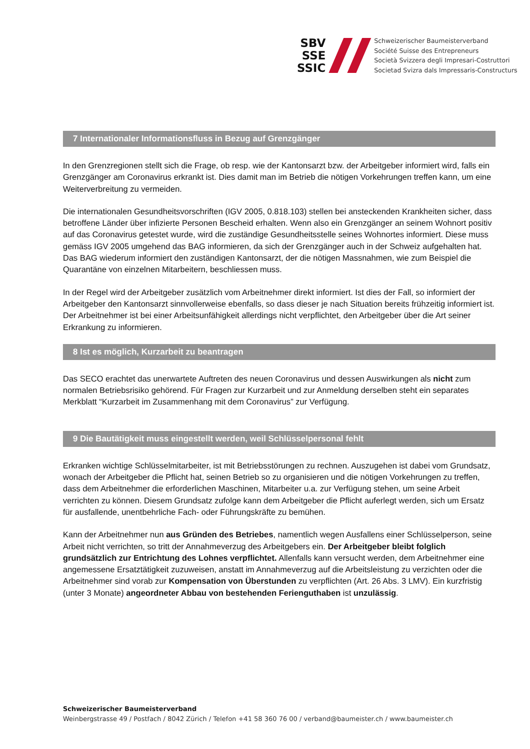SBV
SSE
SSIC
Schweizerischer Baumeisterverband
Société Suisse des Entrepreneurs
Società Svizzera degli Impresari-Costruttori
Societad Svizra dals Impressaris-Constructurs
7 Internationaler Informationsfluss in Bezug auf Grenzgänger
In den Grenzregionen stellt sich die Frage, ob resp. wie der Kantonsarzt bzw. der Arbeitgeber informiert wird, falls ein Grenzgänger am Coronavirus erkrankt ist. Dies damit man im Betrieb die nötigen Vorkehrungen treffen kann, um eine Weiterverbreitung zu vermeiden.
Die internationalen Gesundheitsvorschriften (IGV 2005, 0.818.103) stellen bei ansteckenden Krankheiten sicher, dass betroffene Länder über infizierte Personen Bescheid erhalten. Wenn also ein Grenzgänger an seinem Wohnort positiv auf das Coronavirus getestet wurde, wird die zuständige Gesundheitsstelle seines Wohnortes informiert. Diese muss gemäss IGV 2005 umgehend das BAG informieren, da sich der Grenzgänger auch in der Schweiz aufgehalten hat. Das BAG wiederum informiert den zuständigen Kantonsarzt, der die nötigen Massnahmen, wie zum Beispiel die Quarantäne von einzelnen Mitarbeitern, beschliessen muss.
In der Regel wird der Arbeitgeber zusätzlich vom Arbeitnehmer direkt informiert. Ist dies der Fall, so informiert der Arbeitgeber den Kantonsarzt sinnvollerweise ebenfalls, so dass dieser je nach Situation bereits frühzeitig informiert ist. Der Arbeitnehmer ist bei einer Arbeitsunfähigkeit allerdings nicht verpflichtet, den Arbeitgeber über die Art seiner Erkrankung zu informieren.
8 Ist es möglich, Kurzarbeit zu beantragen
Das SECO erachtet das unerwartete Auftreten des neuen Coronavirus und dessen Auswirkungen als nicht zum normalen Betriebsrisiko gehörend. Für Fragen zur Kurzarbeit und zur Anmeldung derselben steht ein separates Merkblatt “Kurzarbeit im Zusammenhang mit dem Coronavirus” zur Verfügung.
9 Die Bautätigkeit muss eingestellt werden, weil Schlüsselpersonal fehlt
Erkranken wichtige Schlüsselmitarbeiter, ist mit Betriebsstörungen zu rechnen. Auszugehen ist dabei vom Grundsatz, wonach der Arbeitgeber die Pflicht hat, seinen Betrieb so zu organisieren und die nötigen Vorkehrungen zu treffen, dass dem Arbeitnehmer die erforderlichen Maschinen, Mitarbeiter u.a. zur Verfügung stehen, um seine Arbeit verrichten zu können. Diesem Grundsatz zufolge kann dem Arbeitgeber die Pflicht auferlegt werden, sich um Ersatz für ausfallende, unentbehrliche Fach- oder Führungskräfte zu bemühen.
Kann der Arbeitnehmer nun aus Gründen des Betriebes, namentlich wegen Ausfallens einer Schlüsselperson, seine Arbeit nicht verrichten, so tritt der Annahmeverzug des Arbeitgebers ein. Der Arbeitgeber bleibt folglich grundsätzlich zur Entrichtung des Lohnes verpflichtet. Allenfalls kann versucht werden, dem Arbeitnehmer eine angemessene Ersatztätigkeit zuzuweisen, anstatt im Annahmeverzug auf die Arbeitsleistung zu verzichten oder die Arbeitnehmer sind vorab zur Kompensation von Überstunden zu verpflichten (Art. 26 Abs. 3 LMV). Ein kurzfristig (unter 3 Monate) angeordneter Abbau von bestehenden Ferienguthaben ist unzulässig.
Schweizerischer Baumeisterverband
Weinbergstrasse 49 / Postfach / 8042 Zürich / Telefon +41 58 360 76 00 / verband@baumeister.ch / www.baumeister.ch